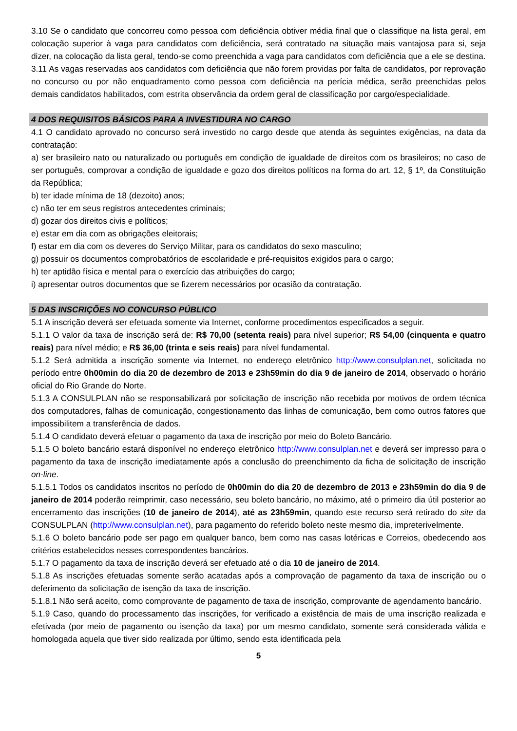3.10 Se o candidato que concorreu como pessoa com deficiência obtiver média final que o classifique na lista geral, em colocação superior à vaga para candidatos com deficiência, será contratado na situação mais vantajosa para si, seja dizer, na colocação da lista geral, tendo-se como preenchida a vaga para candidatos com deficiência que a ele se destina.
3.11 As vagas reservadas aos candidatos com deficiência que não forem providas por falta de candidatos, por reprovação no concurso ou por não enquadramento como pessoa com deficiência na perícia médica, serão preenchidas pelos demais candidatos habilitados, com estrita observância da ordem geral de classificação por cargo/especialidade.
4 DOS REQUISITOS BÁSICOS PARA A INVESTIDURA NO CARGO
4.1 O candidato aprovado no concurso será investido no cargo desde que atenda às seguintes exigências, na data da contratação:
a) ser brasileiro nato ou naturalizado ou português em condição de igualdade de direitos com os brasileiros; no caso de ser português, comprovar a condição de igualdade e gozo dos direitos políticos na forma do art. 12, § 1º, da Constituição da República;
b) ter idade mínima de 18 (dezoito) anos;
c) não ter em seus registros antecedentes criminais;
d) gozar dos direitos civis e políticos;
e) estar em dia com as obrigações eleitorais;
f) estar em dia com os deveres do Serviço Militar, para os candidatos do sexo masculino;
g) possuir os documentos comprobatórios de escolaridade e pré-requisitos exigidos para o cargo;
h) ter aptidão física e mental para o exercício das atribuições do cargo;
i) apresentar outros documentos que se fizerem necessários por ocasião da contratação.
5 DAS INSCRIÇÕES NO CONCURSO PÚBLICO
5.1 A inscrição deverá ser efetuada somente via Internet, conforme procedimentos especificados a seguir.
5.1.1 O valor da taxa de inscrição será de: R$ 70,00 (setenta reais) para nível superior; R$ 54,00 (cinquenta e quatro reais) para nível médio; e R$ 36,00 (trinta e seis reais) para nível fundamental.
5.1.2 Será admitida a inscrição somente via Internet, no endereço eletrônico http://www.consulplan.net, solicitada no período entre 0h00min do dia 20 de dezembro de 2013 e 23h59min do dia 9 de janeiro de 2014, observado o horário oficial do Rio Grande do Norte.
5.1.3 A CONSULPLAN não se responsabilizará por solicitação de inscrição não recebida por motivos de ordem técnica dos computadores, falhas de comunicação, congestionamento das linhas de comunicação, bem como outros fatores que impossibilitem a transferência de dados.
5.1.4 O candidato deverá efetuar o pagamento da taxa de inscrição por meio do Boleto Bancário.
5.1.5 O boleto bancário estará disponível no endereço eletrônico http://www.consulplan.net e deverá ser impresso para o pagamento da taxa de inscrição imediatamente após a conclusão do preenchimento da ficha de solicitação de inscrição on-line.
5.1.5.1 Todos os candidatos inscritos no período de 0h00min do dia 20 de dezembro de 2013 e 23h59min do dia 9 de janeiro de 2014 poderão reimprimir, caso necessário, seu boleto bancário, no máximo, até o primeiro dia útil posterior ao encerramento das inscrições (10 de janeiro de 2014), até as 23h59min, quando este recurso será retirado do site da CONSULPLAN (http://www.consulplan.net), para pagamento do referido boleto neste mesmo dia, impreterivelmente.
5.1.6 O boleto bancário pode ser pago em qualquer banco, bem como nas casas lotéricas e Correios, obedecendo aos critérios estabelecidos nesses correspondentes bancários.
5.1.7 O pagamento da taxa de inscrição deverá ser efetuado até o dia 10 de janeiro de 2014.
5.1.8 As inscrições efetuadas somente serão acatadas após a comprovação de pagamento da taxa de inscrição ou o deferimento da solicitação de isenção da taxa de inscrição.
5.1.8.1 Não será aceito, como comprovante de pagamento de taxa de inscrição, comprovante de agendamento bancário.
5.1.9 Caso, quando do processamento das inscrições, for verificado a existência de mais de uma inscrição realizada e efetivada (por meio de pagamento ou isenção da taxa) por um mesmo candidato, somente será considerada válida e homologada aquela que tiver sido realizada por último, sendo esta identificada pela
5